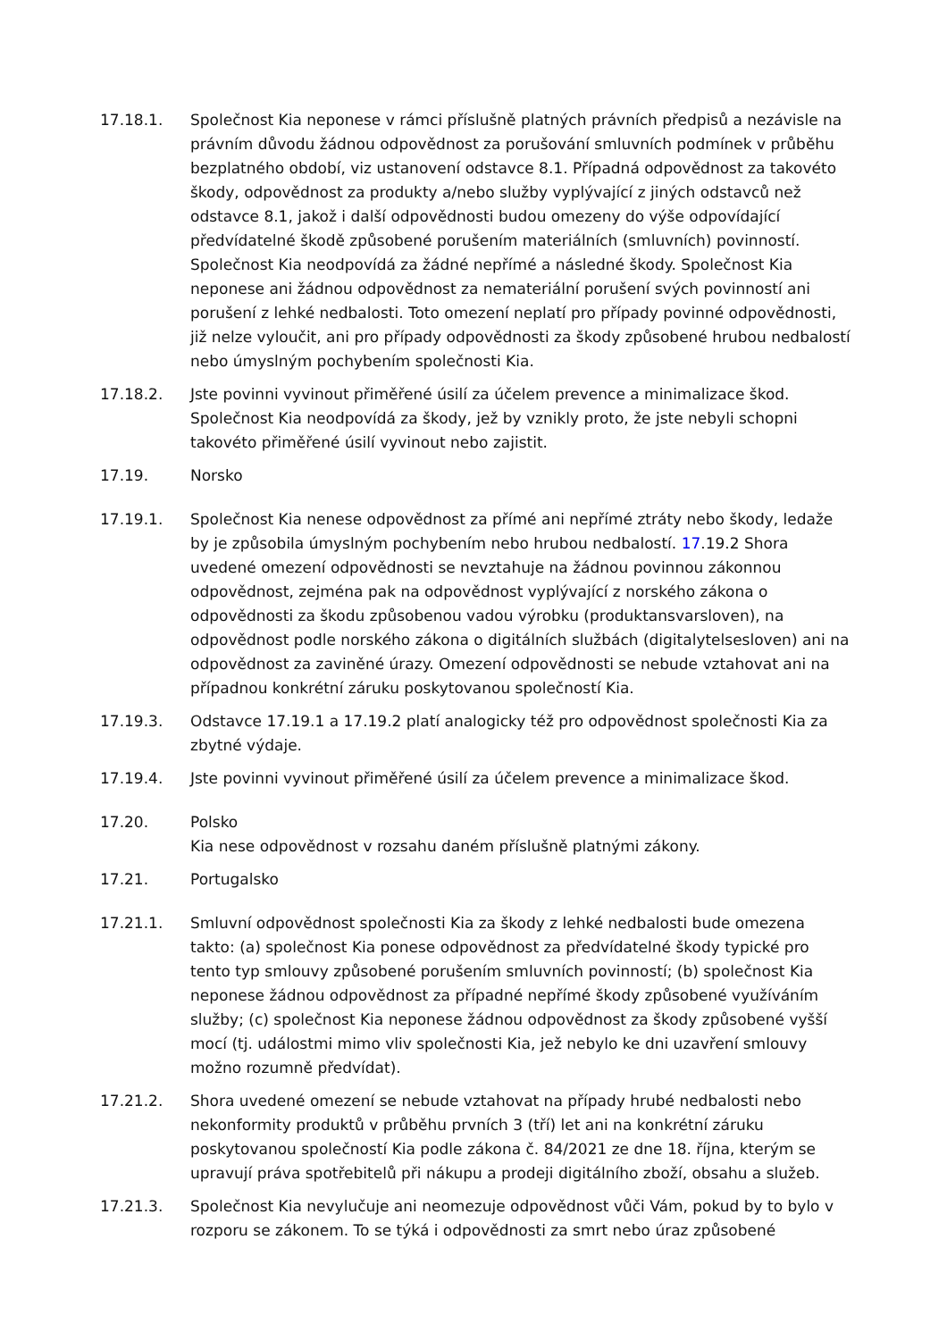17.18.1. Společnost Kia neponese v rámci příslušně platných právních předpisů a nezávisle na právním důvodu žádnou odpovědnost za porušování smluvních podmínek v průběhu bezplatného období, viz ustanovení odstavce 8.1. Případná odpovědnost za takovéto škody, odpovědnost za produkty a/nebo služby vyplývající z jiných odstavců než odstavce 8.1, jakož i další odpovědnosti budou omezeny do výše odpovídající předvídatelné škodě způsobené porušením materiálních (smluvních) povinností. Společnost Kia neodpovídá za žádné nepřímé a následné škody. Společnost Kia neponese ani žádnou odpovědnost za nemateriální porušení svých povinností ani porušení z lehké nedbalosti. Toto omezení neplatí pro případy povinné odpovědnosti, již nelze vyloučit, ani pro případy odpovědnosti za škody způsobené hrubou nedbalostí nebo úmyslným pochybením společnosti Kia.
17.18.2. Jste povinni vyvinout přiměřené úsilí za účelem prevence a minimalizace škod. Společnost Kia neodpovídá za škody, jež by vznikly proto, že jste nebyli schopni takovéto přiměřené úsilí vyvinout nebo zajistit.
17.19. Norsko
17.19.1. Společnost Kia nenese odpovědnost za přímé ani nepřímé ztráty nebo škody, ledaže by je způsobila úmyslným pochybením nebo hrubou nedbalostí. 17.19.2 Shora uvedené omezení odpovědnosti se nevztahuje na žádnou povinnou zákonnou odpovědnost, zejména pak na odpovědnost vyplývající z norského zákona o odpovědnosti za škodu způsobenou vadou výrobku (produktansvarsloven), na odpovědnost podle norského zákona o digitálních službách (digitalytelsesloven) ani na odpovědnost za zaviněné úrazy. Omezení odpovědnosti se nebude vztahovat ani na případnou konkrétní záruku poskytovanou společností Kia.
17.19.3. Odstavce 17.19.1 a 17.19.2 platí analogicky též pro odpovědnost společnosti Kia za zbytné výdaje.
17.19.4. Jste povinni vyvinout přiměřené úsilí za účelem prevence a minimalizace škod.
17.20. Polsko
Kia nese odpovědnost v rozsahu daném příslušně platnými zákony.
17.21. Portugalsko
17.21.1. Smluvní odpovědnost společnosti Kia za škody z lehké nedbalosti bude omezena takto: (a) společnost Kia ponese odpovědnost za předvídatelné škody typické pro tento typ smlouvy způsobené porušením smluvních povinností; (b) společnost Kia neponese žádnou odpovědnost za případné nepřímé škody způsobené využíváním služby; (c) společnost Kia neponese žádnou odpovědnost za škody způsobené vyšší mocí (tj. událostmi mimo vliv společnosti Kia, jež nebylo ke dni uzavření smlouvy možno rozumně předvídat).
17.21.2. Shora uvedené omezení se nebude vztahovat na případy hrubé nedbalosti nebo nekonformity produktů v průběhu prvních 3 (tří) let ani na konkrétní záruku poskytovanou společností Kia podle zákona č. 84/2021 ze dne 18. října, kterým se upravují práva spotřebitelů při nákupu a prodeji digitálního zboží, obsahu a služeb.
17.21.3. Společnost Kia nevylučuje ani neomezuje odpovědnost vůči Vám, pokud by to bylo v rozporu se zákonem. To se týká i odpovědnosti za smrt nebo úraz způsobené